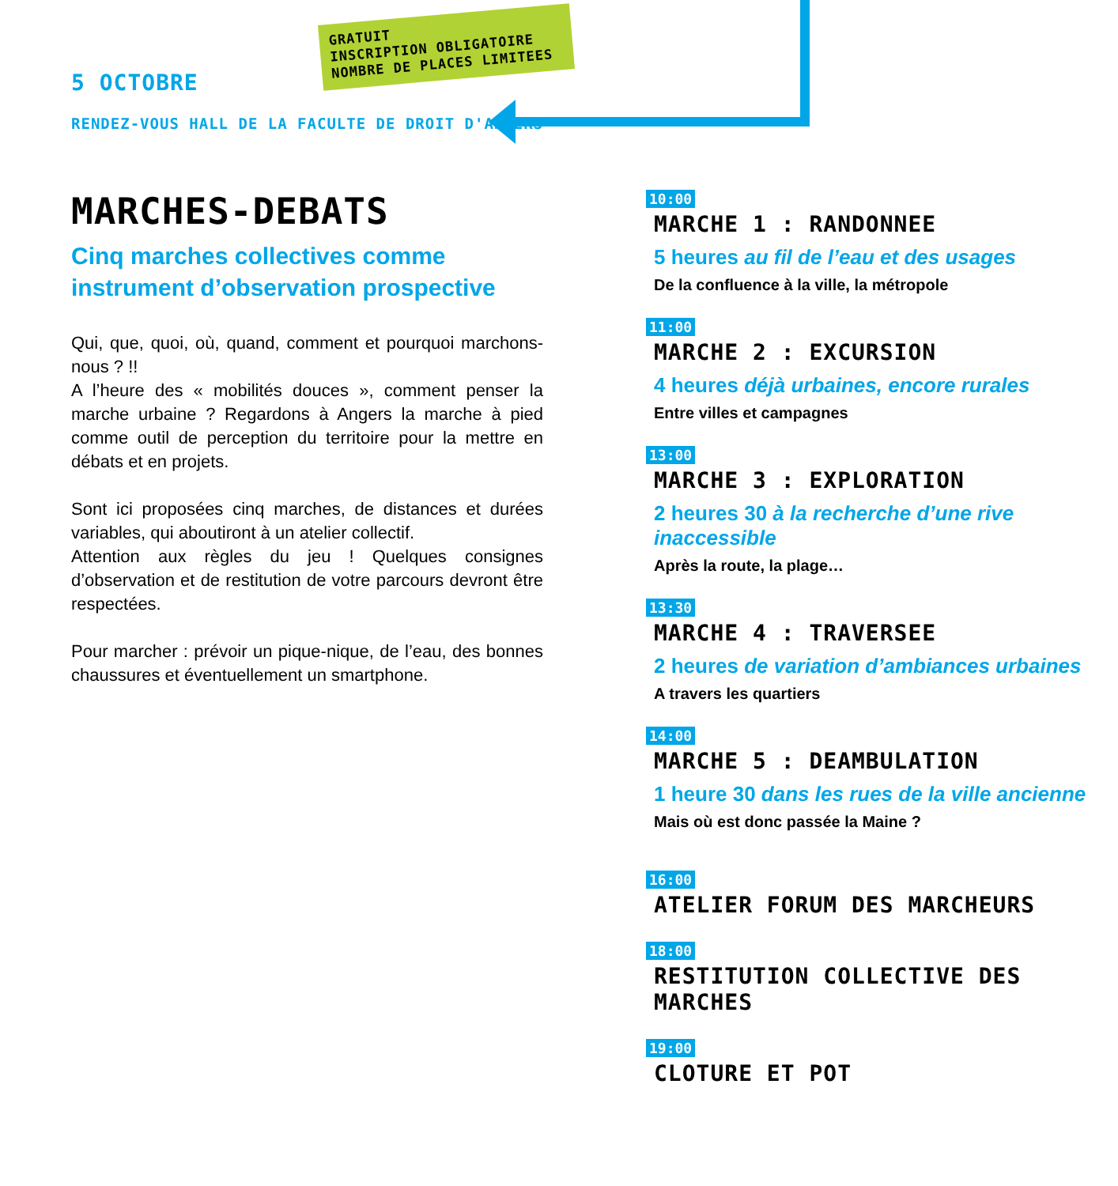5 OCTOBRE
GRATUIT
INSCRIPTION OBLIGATOIRE
NOMBRE DE PLACES LIMITEES
RENDEZ-VOUS HALL DE LA FACULTE DE DROIT D'ANGERS
MARCHES-DEBATS
Cinq marches collectives comme
instrument d’observation prospective
Qui, que, quoi, où, quand, comment et pourquoi marchons-nous ? !!
A l’heure des « mobilités douces », comment penser la marche urbaine ? Regardons à Angers la marche à pied comme outil de perception du territoire pour la mettre en débats et en projets.
Sont ici proposées cinq marches, de distances et durées variables, qui aboutiront à un atelier collectif.
Attention aux règles du jeu ! Quelques consignes d’observation et de restitution de votre parcours devront être respectées.
Pour marcher : prévoir un pique-nique, de l’eau, des bonnes chaussures et éventuellement un smartphone.
10:00
MARCHE 1 : RANDONNEE
5 heures au fil de l’eau et des usages
De la confluence à la ville, la métropole
11:00
MARCHE 2 : EXCURSION
4 heures déjà urbaines, encore rurales
Entre villes et campagnes
13:00
MARCHE 3 : EXPLORATION
2 heures 30 à la recherche d’une rive inaccessible
Après la route, la plage…
13:30
MARCHE 4 : TRAVERSEE
2 heures de variation d’ambiances urbaines
A travers les quartiers
14:00
MARCHE 5 : DEAMBULATION
1 heure 30 dans les rues de la ville ancienne
Mais où est donc passée la Maine ?
16:00
ATELIER FORUM DES MARCHEURS
18:00
RESTITUTION COLLECTIVE DES MARCHES
19:00
CLOTURE ET POT